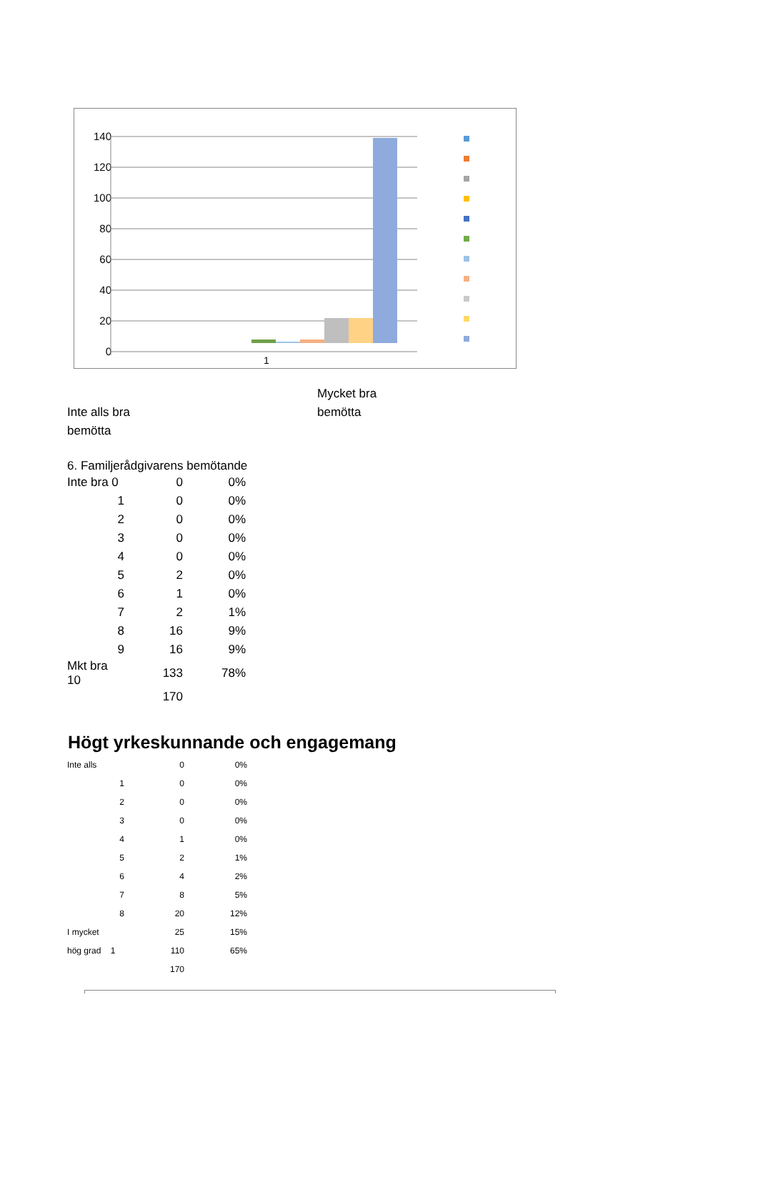140
120
100
80
60
40
20
0
1
Inte alls bra
bemötta
Mycket bra
bemötta
6. Familjerådgivarens bemötande
| Inte bra 0 | 0 | 0% |
| 1 | 0 | 0% |
| 2 | 0 | 0% |
| 3 | 0 | 0% |
| 4 | 0 | 0% |
| 5 | 2 | 0% |
| 6 | 1 | 0% |
| 7 | 2 | 1% |
| 8 | 16 | 9% |
| 9 | 16 | 9% |
| Mkt bra 10 | 133 | 78% |
| | 170 | |
Högt yrkeskunnande och engagemang
| Inte alls | 0 | 0% |
| 1 | 0 | 0% |
| 2 | 0 | 0% |
| 3 | 0 | 0% |
| 4 | 1 | 0% |
| 5 | 2 | 1% |
| 6 | 4 | 2% |
| 7 | 8 | 5% |
| 8 | 20 | 12% |
| I mycket | 25 | 15% |
| hög grad 1 | 110 | 65% |
| | 170 | |